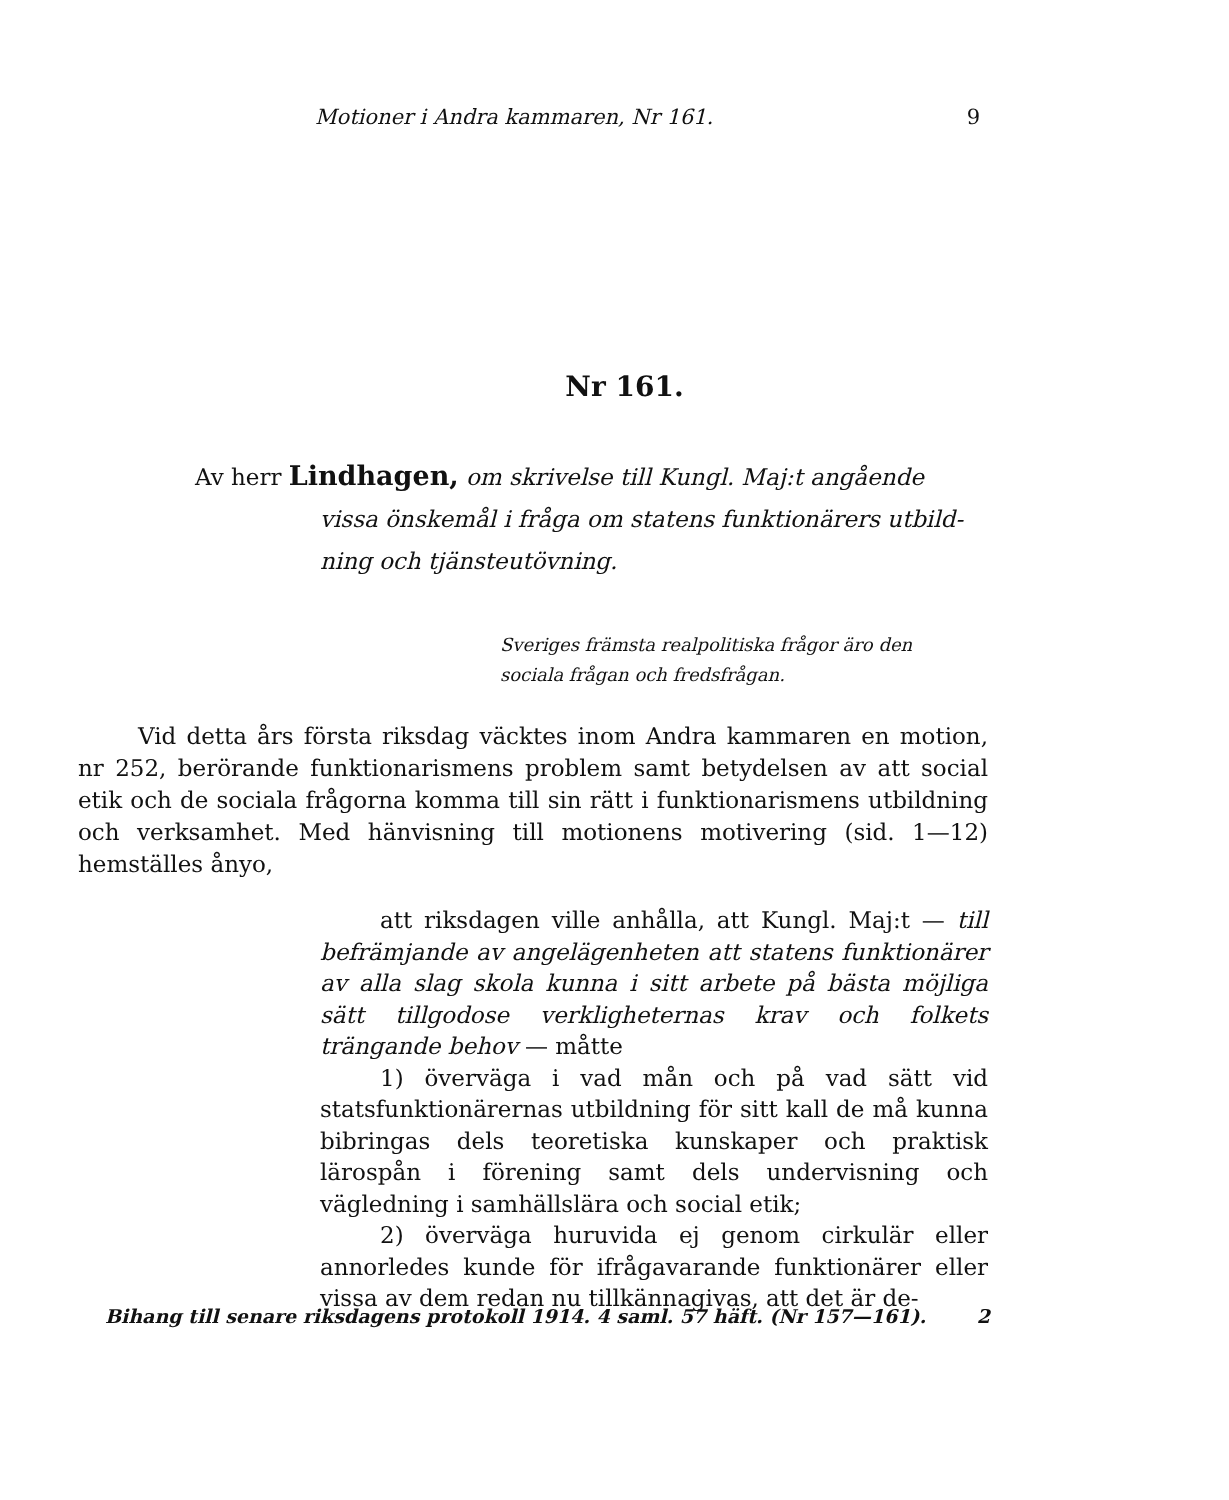Motioner i Andra kammaren, Nr 161. 9
Nr 161.
Av herr Lindhagen, om skrivelse till Kungl. Maj:t angående
vissa önskemål i fråga om statens funktionärers utbild-
ning och tjänsteutövning.
Sveriges främsta realpolitiska frågor äro den
sociala frågan och fredsfrågan.
Vid detta års första riksdag väcktes inom Andra kammaren en motion, nr 252, berörande funktionarismens problem samt betydelsen av att social etik och de sociala frågorna komma till sin rätt i funktionarismens utbildning och verksamhet. Med hänvisning till motionens motivering (sid. 1—12) hemställes ånyo,
att riksdagen ville anhålla, att Kungl. Maj:t — till befrämjande av angelägenheten att statens funktionärer av alla slag skola kunna i sitt arbete på bästa möjliga sätt tillgodose verklighe­ternas krav och folkets trängande behov — måtte
1) överväga i vad mån och på vad sätt vid statsfunktionärernas utbildning för sitt kall de må kunna bibringas dels teoretiska kunskaper och praktisk lärospån i förening samt dels undervisning och vägledning i samhällslära och social etik;
2) överväga huruvida ej genom cirkulär eller annorledes kunde för ifrågavarande funktionärer eller vissa av dem redan nu tillkännagivas, att det är de-
Bihang till senare riksdagens protokoll 1914. 4 saml. 57 häft. (Nr 157—161). 2